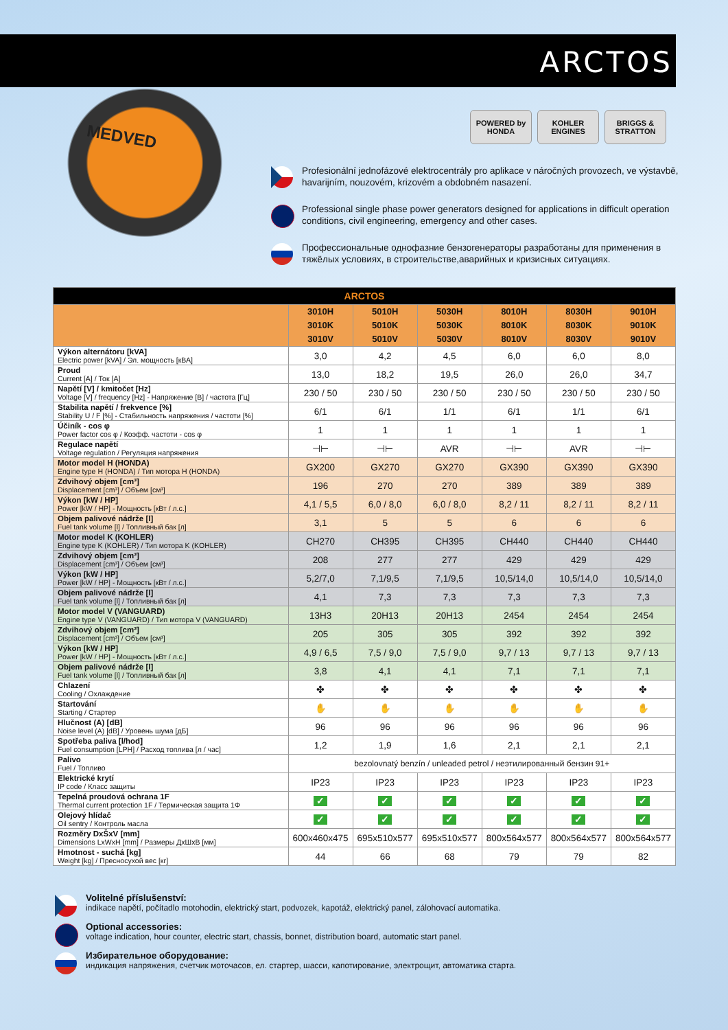ARCTOS
MEDVED
POWERED by HONDA
KOHLER ENGINES
BRIGGS & STRATTON
Profesionální jednofázové elektrocentrály pro aplikace v náročných provozech, ve výstavbě, havarijním, nouzovém, krizovém a obdobném nasazení.
Professional single phase power generators designed for applications in difficult operation conditions, civil engineering, emergency and other cases.
Профессиональные однофазние бензогенераторы разработаны для применения в тяжёлых условиях, в строительстве,аварийных и кризисных ситуациях.
| ARCTOS | | | | | | |
| --- | --- | --- | --- | --- | --- | --- |
| | 3010H 3010K 3010V | 5010H 5010K 5010V | 5030H 5030K 5030V | 8010H 8010K 8010V | 8030H 8030K 8030V | 9010H 9010K 9010V |
| Výkon alternátoru [kVA] Electric power [kVA] / Эл. мощность [кВА] | 3,0 | 4,2 | 4,5 | 6,0 | 6,0 | 8,0 |
| Proud Current [A] / Ток [A] | 13,0 | 18,2 | 19,5 | 26,0 | 26,0 | 34,7 |
| Napětí [V] / kmitočet [Hz] Voltage [V] / frequency [Hz] - Напряжение [В] / частота [Гц] | 230 / 50 | 230 / 50 | 230 / 50 | 230 / 50 | 230 / 50 | 230 / 50 |
| Stabilita napětí / frekvence [%] Stability U / F [%] - Стабильность напряжения / частоти [%] | 6/1 | 6/1 | 1/1 | 6/1 | 1/1 | 6/1 |
| Účiník - cos φ Power factor cos φ / Коэфф. частоти - cos φ | 1 | 1 | 1 | 1 | 1 | 1 |
| Regulace napětí Voltage regulation / Регуляция напряжения | ⊣⊢ | ⊣⊢ | AVR | ⊣⊢ | AVR | ⊣⊢ |
| Motor model H (HONDA) Engine type H (HONDA) / Тип мотора H (HONDA) | GX200 | GX270 | GX270 | GX390 | GX390 | GX390 |
| Zdvihový objem [cm³] Displacement [cm³] / Объем [см³] | 196 | 270 | 270 | 389 | 389 | 389 |
| Výkon [kW / HP] Power [kW / HP] - Мощность [кВт / л.с.] | 4,1 / 5,5 | 6,0 / 8,0 | 6,0 / 8,0 | 8,2 / 11 | 8,2 / 11 | 8,2 / 11 |
| Objem palivové nádrže [l] Fuel tank volume [l] / Топливный бак [л] | 3,1 | 5 | 5 | 6 | 6 | 6 |
| Motor model K (KOHLER) Engine type K (KOHLER) / Тип мотора K (KOHLER) | CH270 | CH395 | CH395 | CH440 | CH440 | CH440 |
| Zdvihový objem [cm³] Displacement [cm³] / Объем [см³] | 208 | 277 | 277 | 429 | 429 | 429 |
| Výkon [kW / HP] Power [kW / HP] - Мощность [кВт / л.с.] | 5,2/7,0 | 7,1/9,5 | 7,1/9,5 | 10,5/14,0 | 10,5/14,0 | 10,5/14,0 |
| Objem palivové nádrže [l] Fuel tank volume [l] / Топливный бак [л] | 4,1 | 7,3 | 7,3 | 7,3 | 7,3 | 7,3 |
| Motor model V (VANGUARD) Engine type V (VANGUARD) / Тип мотора V (VANGUARD) | 13H3 | 20H13 | 20H13 | 2454 | 2454 | 2454 |
| Zdvihový objem [cm³] Displacement [cm³] / Объем [см³] | 205 | 305 | 305 | 392 | 392 | 392 |
| Výkon [kW / HP] Power [kW / HP] - Мощность [кВт / л.с.] | 4,9 / 6,5 | 7,5 / 9,0 | 7,5 / 9,0 | 9,7 / 13 | 9,7 / 13 | 9,7 / 13 |
| Objem palivové nádrže [l] Fuel tank volume [l] / Топливный бак [л] | 3,8 | 4,1 | 4,1 | 7,1 | 7,1 | 7,1 |
| Chlazení Cooling / Охлаждение | ✤ | ✤ | ✤ | ✤ | ✤ | ✤ |
| Startování Starting / Стартер | ✋ | ✋ | ✋ | ✋ | ✋ | ✋ |
| Hlučnost (A) [dB] Noise level (A) [dB] / Уровень шума [дБ] | 96 | 96 | 96 | 96 | 96 | 96 |
| Spotřeba paliva [l/hod] Fuel consumption [LPH] / Расход топлива [л / час] | 1,2 | 1,9 | 1,6 | 2,1 | 2,1 | 2,1 |
| Palivo Fuel / Топливо | bezolovnatý benzín / unleaded petrol / неэтилированный бензин 91+ | | | | | |
| Elektrické krytí IP code / Класс защиты | IP23 | IP23 | IP23 | IP23 | IP23 | IP23 |
| Tepelná proudová ochrana 1F Thermal current protection 1F / Термическая защита 1Ф | ✓ | ✓ | ✓ | ✓ | ✓ | ✓ |
| Olejový hlídač Oil sentry / Контроль масла | ✓ | ✓ | ✓ | ✓ | ✓ | ✓ |
| Rozměry DxŠxV [mm] Dimensions LxWxH [mm] / Размеры ДxШxВ [мм] | 600x460x475 | 695x510x577 | 695x510x577 | 800x564x577 | 800x564x577 | 800x564x577 |
| Hmotnost - suchá [kg] Weight [kg] / Пресносухой вес [кг] | 44 | 66 | 68 | 79 | 79 | 82 |
Volitelné příslušenství:
indikace napětí, počítadlo motohodin, elektrický start, podvozek, kapotáž, elektrický panel, zálohovací automatika.
Optional accessories:
voltage indication, hour counter, electric start, chassis, bonnet, distribution board, automatic start panel.
Избирательное оборудование:
индикация напряжения, счетчик моточасов, ел. стартер, шасси, капотирование, электрощит, автоматика старта.